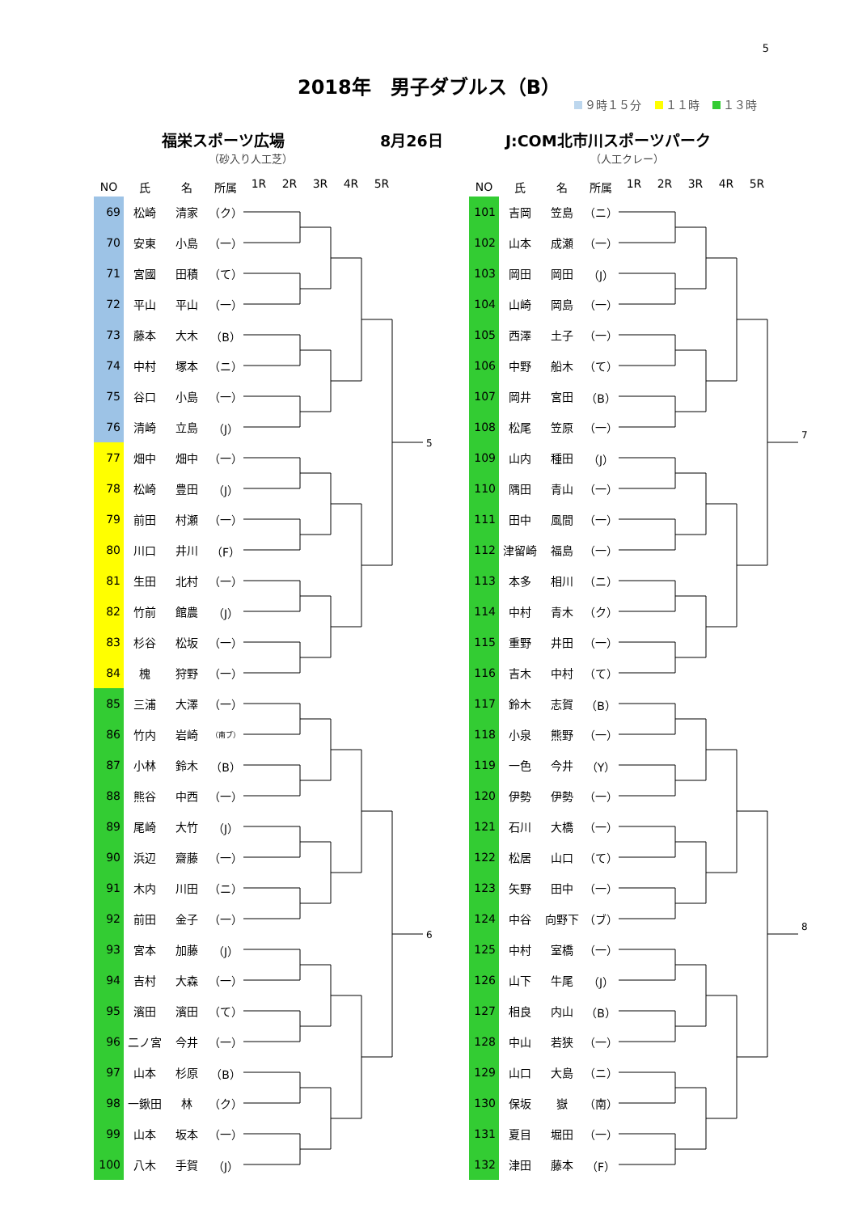5
2018年　男子ダブルス（B）
９時１５分 １１時 １３時
福栄スポーツ広場
（砂入り人工芝）
8月26日 J:COM北市川スポーツパーク
（人工クレー）
| NO | 氏 | 名 | 所属 |
| --- | --- | --- | --- |
| 69 | 松崎 | 清家 | （ク） |
| 70 | 安東 | 小島 | （一） |
| 71 | 宮國 | 田積 | （て） |
| 72 | 平山 | 平山 | （一） |
| 73 | 藤本 | 大木 | （B） |
| 74 | 中村 | 塚本 | （ニ） |
| 75 | 谷口 | 小島 | （一） |
| 76 | 清崎 | 立島 | （J） |
| 77 | 畑中 | 畑中 | （一） |
| 78 | 松崎 | 豊田 | （J） |
| 79 | 前田 | 村瀬 | （一） |
| 80 | 川口 | 井川 | （F） |
| 81 | 生田 | 北村 | （一） |
| 82 | 竹前 | 館農 | （J） |
| 83 | 杉谷 | 松坂 | （一） |
| 84 | 槐 | 狩野 | （一） |
| 85 | 三浦 | 大澤 | （一） |
| 86 | 竹内 | 岩崎 | （南ブ） |
| 87 | 小林 | 鈴木 | （B） |
| 88 | 熊谷 | 中西 | （一） |
| 89 | 尾崎 | 大竹 | （J） |
| 90 | 浜辺 | 齋藤 | （一） |
| 91 | 木内 | 川田 | （ニ） |
| 92 | 前田 | 金子 | （一） |
| 93 | 宮本 | 加藤 | （J） |
| 94 | 吉村 | 大森 | （一） |
| 95 | 濱田 | 濱田 | （て） |
| 96 | 二ノ宮 | 今井 | （一） |
| 97 | 山本 | 杉原 | （B） |
| 98 | 一鍬田 | 林 | （ク） |
| 99 | 山本 | 坂本 | （一） |
| 100 | 八木 | 手賀 | （J） |
1R 2R 3R 4R 5R
5
6
| NO | 氏 | 名 | 所属 |
| --- | --- | --- | --- |
| 101 | 吉岡 | 笠島 | （ニ） |
| 102 | 山本 | 成瀬 | （一） |
| 103 | 岡田 | 岡田 | （J） |
| 104 | 山崎 | 岡島 | （一） |
| 105 | 西澤 | 土子 | （一） |
| 106 | 中野 | 船木 | （て） |
| 107 | 岡井 | 宮田 | （B） |
| 108 | 松尾 | 笠原 | （一） |
| 109 | 山内 | 種田 | （J） |
| 110 | 隅田 | 青山 | （一） |
| 111 | 田中 | 風間 | （一） |
| 112 | 津留崎 | 福島 | （一） |
| 113 | 本多 | 相川 | （ニ） |
| 114 | 中村 | 青木 | （ク） |
| 115 | 重野 | 井田 | （一） |
| 116 | 吉木 | 中村 | （て） |
| 117 | 鈴木 | 志賀 | （B） |
| 118 | 小泉 | 熊野 | （一） |
| 119 | 一色 | 今井 | （Y） |
| 120 | 伊勢 | 伊勢 | （一） |
| 121 | 石川 | 大橋 | （一） |
| 122 | 松居 | 山口 | （て） |
| 123 | 矢野 | 田中 | （一） |
| 124 | 中谷 | 向野下 | （ブ） |
| 125 | 中村 | 室橋 | （一） |
| 126 | 山下 | 牛尾 | （J） |
| 127 | 相良 | 内山 | （B） |
| 128 | 中山 | 若狭 | （一） |
| 129 | 山口 | 大島 | （ニ） |
| 130 | 保坂 | 嶽 | （南） |
| 131 | 夏目 | 堀田 | （一） |
| 132 | 津田 | 藤本 | （F） |
1R 2R 3R 4R 5R
7
8